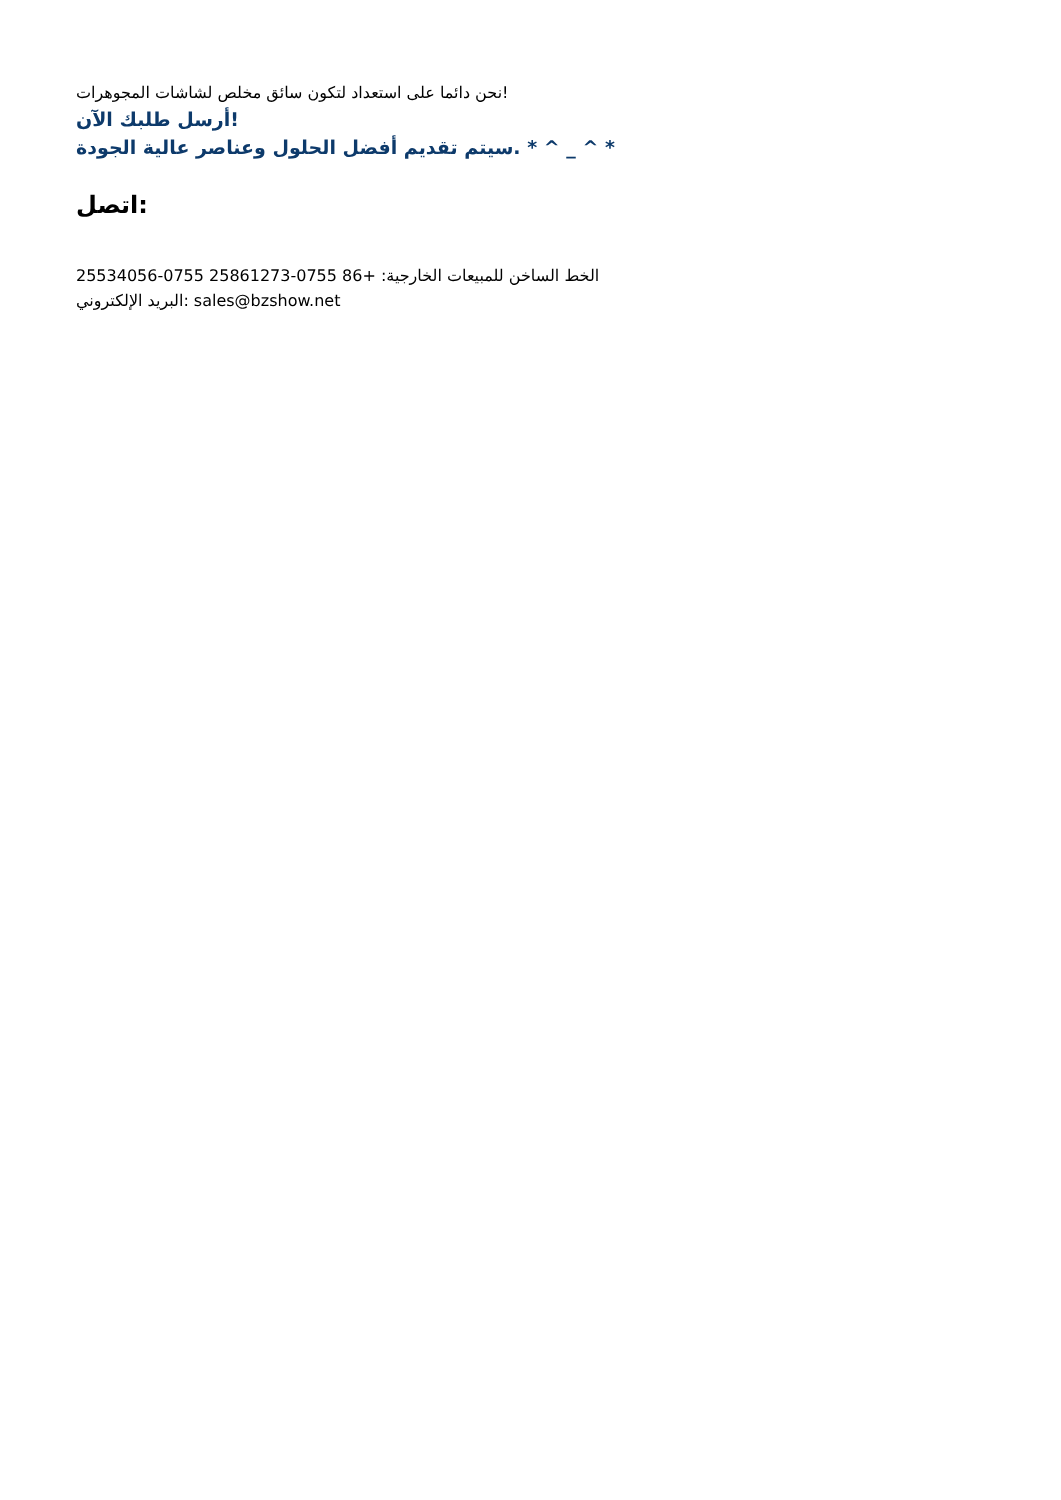نحن دائما على استعداد لتكون سائق مخلص لشاشات المجوهرات!
أرسل طلبك الآن!
سيتم تقديم أفضل الحلول وعناصر عالية الجودة. * ^ _ ^ *
اتصل:
الخط الساخن للمبيعات الخارجية: +86 0755-25861273 0755-25534056
البريد الإلكتروني: sales@bzshow.net